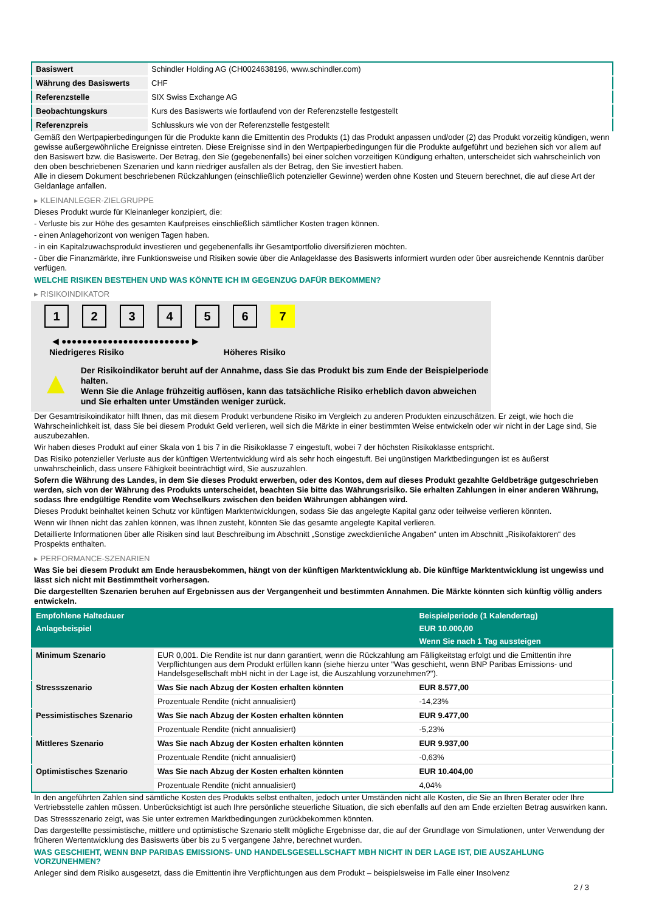| Basiswert | Schindler Holding AG (CH0024638196, www.schindler.com) |
| Währung des Basiswerts | CHF |
| Referenzstelle | SIX Swiss Exchange AG |
| Beobachtungskurs | Kurs des Basiswerts wie fortlaufend von der Referenzstelle festgestellt |
| Referenzpreis | Schlusskurs wie von der Referenzstelle festgestellt |
Gemäß den Wertpapierbedingungen für die Produkte kann die Emittentin des Produkts (1) das Produkt anpassen und/oder (2) das Produkt vorzeitig kündigen, wenn gewisse außergewöhnliche Ereignisse eintreten. Diese Ereignisse sind in den Wertpapierbedingungen für die Produkte aufgeführt und beziehen sich vor allem auf den Basiswert bzw. die Basiswerte. Der Betrag, den Sie (gegebenenfalls) bei einer solchen vorzeitigen Kündigung erhalten, unterscheidet sich wahrscheinlich von den oben beschriebenen Szenarien und kann niedriger ausfallen als der Betrag, den Sie investiert haben.
Alle in diesem Dokument beschriebenen Rückzahlungen (einschließlich potenzieller Gewinne) werden ohne Kosten und Steuern berechnet, die auf diese Art der Geldanlage anfallen.
▸ KLEINANLEGER-ZIELGRUPPE
Dieses Produkt wurde für Kleinanleger konzipiert, die:
- Verluste bis zur Höhe des gesamten Kaufpreises einschließlich sämtlicher Kosten tragen können.
- einen Anlagehorizont von wenigen Tagen haben.
- in ein Kapitalzuwachsprodukt investieren und gegebenenfalls ihr Gesamtportfolio diversifizieren möchten.
- über die Finanzmärkte, ihre Funktionsweise und Risiken sowie über die Anlageklasse des Basiswerts informiert wurden oder über ausreichende Kenntnis darüber verfügen.
WELCHE RISIKEN BESTEHEN UND WAS KÖNNTE ICH IM GEGENZUG DAFÜR BEKOMMEN?
▸ RISIKOINDIKATOR
1234567
◀ ●●●●●●●●●●●●●●●●●●●●●●●●● ▶
Niedrigeres Risiko Höheres Risiko
▲
Der Risikoindikator beruht auf der Annahme, dass Sie das Produkt bis zum Ende der Beispielperiode halten.
Wenn Sie die Anlage frühzeitig auflösen, kann das tatsächliche Risiko erheblich davon abweichen und Sie erhalten unter Umständen weniger zurück.
Der Gesamtrisikoindikator hilft Ihnen, das mit diesem Produkt verbundene Risiko im Vergleich zu anderen Produkten einzuschätzen. Er zeigt, wie hoch die Wahrscheinlichkeit ist, dass Sie bei diesem Produkt Geld verlieren, weil sich die Märkte in einer bestimmten Weise entwickeln oder wir nicht in der Lage sind, Sie auszubezahlen.
Wir haben dieses Produkt auf einer Skala von 1 bis 7 in die Risikoklasse 7 eingestuft, wobei 7 der höchsten Risikoklasse entspricht.
Das Risiko potenzieller Verluste aus der künftigen Wertentwicklung wird als sehr hoch eingestuft. Bei ungünstigen Marktbedingungen ist es äußerst unwahrscheinlich, dass unsere Fähigkeit beeinträchtigt wird, Sie auszuzahlen.
Sofern die Währung des Landes, in dem Sie dieses Produkt erwerben, oder des Kontos, dem auf dieses Produkt gezahlte Geldbeträge gutgeschrieben werden, sich von der Währung des Produkts unterscheidet, beachten Sie bitte das Währungsrisiko. Sie erhalten Zahlungen in einer anderen Währung, sodass Ihre endgültige Rendite vom Wechselkurs zwischen den beiden Währungen abhängen wird.
Dieses Produkt beinhaltet keinen Schutz vor künftigen Marktentwicklungen, sodass Sie das angelegte Kapital ganz oder teilweise verlieren könnten.
Wenn wir Ihnen nicht das zahlen können, was Ihnen zusteht, könnten Sie das gesamte angelegte Kapital verlieren.
Detaillierte Informationen über alle Risiken sind laut Beschreibung im Abschnitt „Sonstige zweckdienliche Angaben“ unten im Abschnitt „Risikofaktoren“ des Prospekts enthalten.
▸ PERFORMANCE-SZENARIEN
Was Sie bei diesem Produkt am Ende herausbekommen, hängt von der künftigen Marktentwicklung ab. Die künftige Marktentwicklung ist ungewiss und lässt sich nicht mit Bestimmtheit vorhersagen.
Die dargestellten Szenarien beruhen auf Ergebnissen aus der Vergangenheit und bestimmten Annahmen. Die Märkte könnten sich künftig völlig anders entwickeln.
| Empfohlene Haltedauer | | Beispielperiode (1 Kalendertag) |
| --- | --- | --- |
| Anlagebeispiel | | EUR 10.000,00 |
| | | Wenn Sie nach 1 Tag aussteigen |
| Minimum Szenario | EUR 0,001. Die Rendite ist nur dann garantiert, wenn die Rückzahlung am Fälligkeitstag erfolgt und die Emittentin ihre Verpflichtungen aus dem Produkt erfüllen kann (siehe hierzu unter "Was geschieht, wenn BNP Paribas Emissions- und Handelsgesellschaft mbH nicht in der Lage ist, die Auszahlung vorzunehmen?"). | |
| Stressszenario | Was Sie nach Abzug der Kosten erhalten könnten | EUR 8.577,00 |
| | Prozentuale Rendite (nicht annualisiert) | -14,23% |
| Pessimistisches Szenario | Was Sie nach Abzug der Kosten erhalten könnten | EUR 9.477,00 |
| | Prozentuale Rendite (nicht annualisiert) | -5,23% |
| Mittleres Szenario | Was Sie nach Abzug der Kosten erhalten könnten | EUR 9.937,00 |
| | Prozentuale Rendite (nicht annualisiert) | -0,63% |
| Optimistisches Szenario | Was Sie nach Abzug der Kosten erhalten könnten | EUR 10.404,00 |
| | Prozentuale Rendite (nicht annualisiert) | 4,04% |
In den angeführten Zahlen sind sämtliche Kosten des Produkts selbst enthalten, jedoch unter Umständen nicht alle Kosten, die Sie an Ihren Berater oder Ihre Vertriebsstelle zahlen müssen. Unberücksichtigt ist auch Ihre persönliche steuerliche Situation, die sich ebenfalls auf den am Ende erzielten Betrag auswirken kann.
Das Stressszenario zeigt, was Sie unter extremen Marktbedingungen zurückbekommen könnten.
Das dargestellte pessimistische, mittlere und optimistische Szenario stellt mögliche Ergebnisse dar, die auf der Grundlage von Simulationen, unter Verwendung der früheren Wertentwicklung des Basiswerts über bis zu 5 vergangene Jahre, berechnet wurden.
WAS GESCHIEHT, WENN BNP PARIBAS EMISSIONS- UND HANDELSGESELLSCHAFT MBH NICHT IN DER LAGE IST, DIE AUSZAHLUNG VORZUNEHMEN?
Anleger sind dem Risiko ausgesetzt, dass die Emittentin ihre Verpflichtungen aus dem Produkt – beispielsweise im Falle einer Insolvenz
2 / 3